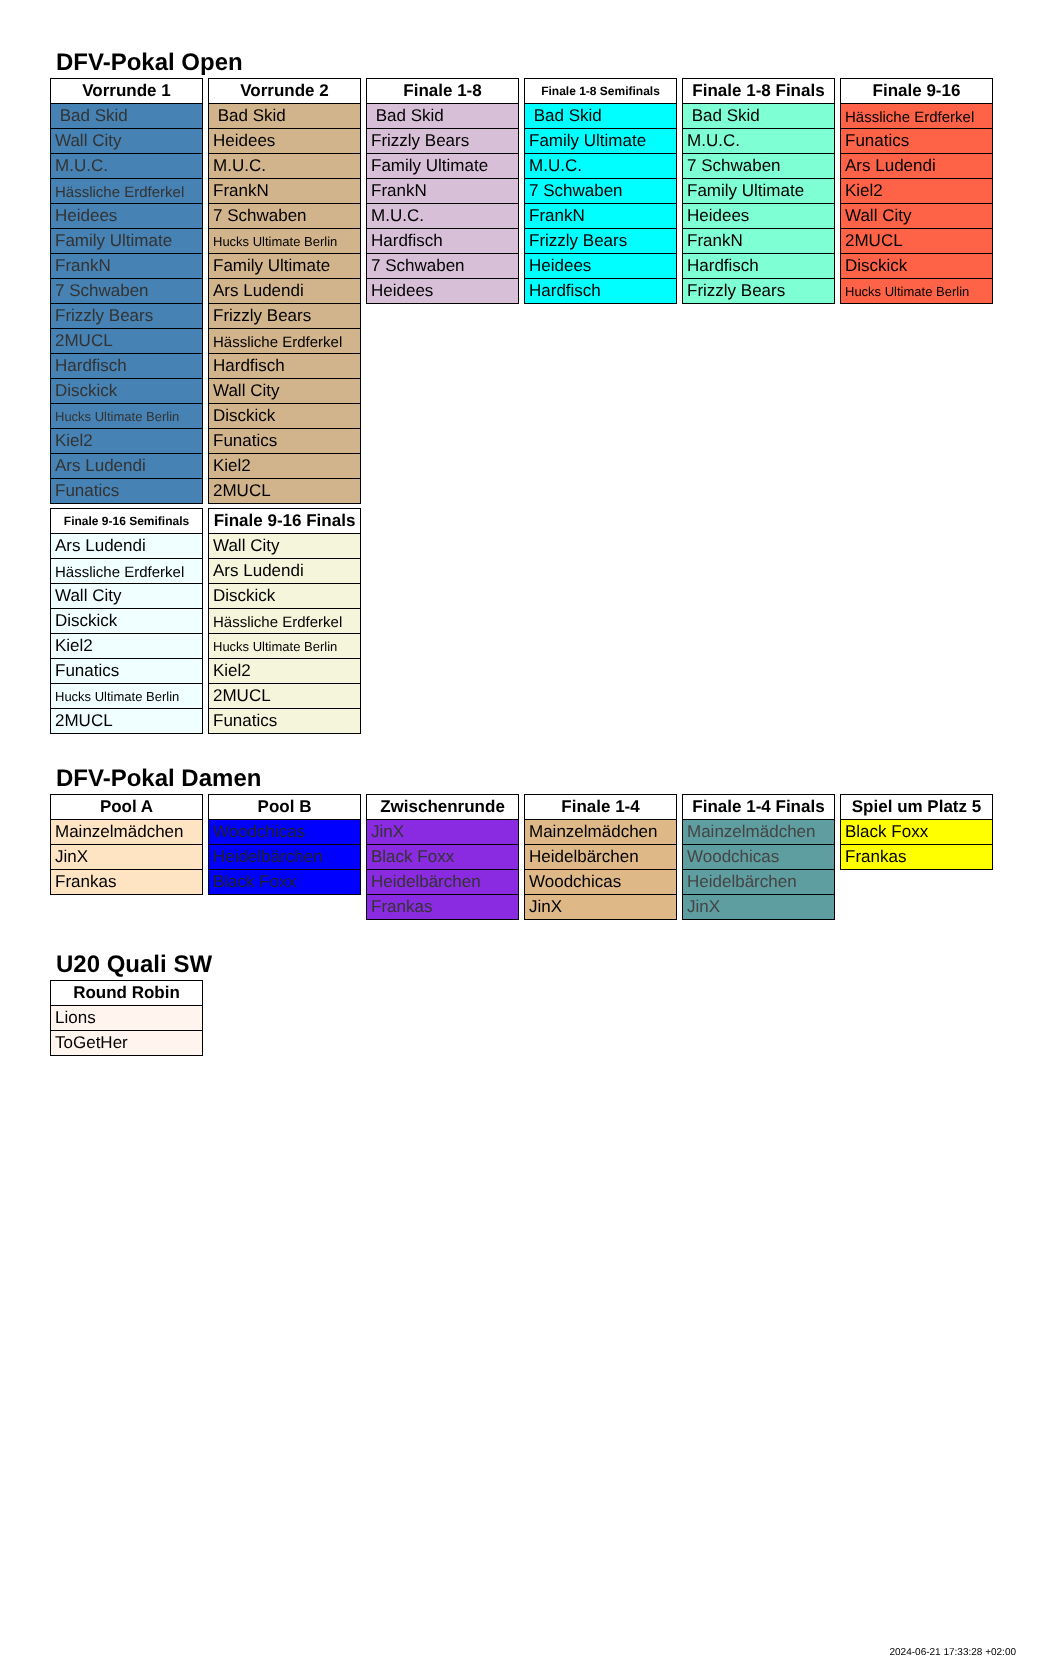DFV-Pokal Open
| Vorrunde 1 |
| --- |
| Bad Skid |
| Wall City |
| M.U.C. |
| Hässliche Erdferkel |
| Heidees |
| Family Ultimate |
| FrankN |
| 7 Schwaben |
| Frizzly Bears |
| 2MUCL |
| Hardfisch |
| Disckick |
| Hucks Ultimate Berlin |
| Kiel2 |
| Ars Ludendi |
| Funatics |
| Vorrunde 2 |
| --- |
| Bad Skid |
| Heidees |
| M.U.C. |
| FrankN |
| 7 Schwaben |
| Hucks Ultimate Berlin |
| Family Ultimate |
| Ars Ludendi |
| Frizzly Bears |
| Hässliche Erdferkel |
| Hardfisch |
| Wall City |
| Disckick |
| Funatics |
| Kiel2 |
| 2MUCL |
| Finale 1-8 |
| --- |
| Bad Skid |
| Frizzly Bears |
| Family Ultimate |
| FrankN |
| M.U.C. |
| Hardfisch |
| 7 Schwaben |
| Heidees |
| Finale 1-8 Semifinals |
| --- |
| Bad Skid |
| Family Ultimate |
| M.U.C. |
| 7 Schwaben |
| FrankN |
| Frizzly Bears |
| Heidees |
| Hardfisch |
| Finale 1-8 Finals |
| --- |
| Bad Skid |
| M.U.C. |
| 7 Schwaben |
| Family Ultimate |
| Heidees |
| FrankN |
| Hardfisch |
| Frizzly Bears |
| Finale 9-16 |
| --- |
| Hässliche Erdferkel |
| Funatics |
| Ars Ludendi |
| Kiel2 |
| Wall City |
| 2MUCL |
| Disckick |
| Hucks Ultimate Berlin |
| Finale 9-16 Semifinals |
| --- |
| Ars Ludendi |
| Hässliche Erdferkel |
| Wall City |
| Disckick |
| Kiel2 |
| Funatics |
| Hucks Ultimate Berlin |
| 2MUCL |
| Finale 9-16 Finals |
| --- |
| Wall City |
| Ars Ludendi |
| Disckick |
| Hässliche Erdferkel |
| Hucks Ultimate Berlin |
| Kiel2 |
| 2MUCL |
| Funatics |
DFV-Pokal Damen
| Pool A |
| --- |
| Mainzelmädchen |
| JinX |
| Frankas |
| Pool B |
| --- |
| Woodchicas |
| Heidelbärchen |
| Black Foxx |
| Zwischenrunde |
| --- |
| JinX |
| Black Foxx |
| Heidelbärchen |
| Frankas |
| Finale 1-4 |
| --- |
| Mainzelmädchen |
| Heidelbärchen |
| Woodchicas |
| JinX |
| Finale 1-4 Finals |
| --- |
| Mainzelmädchen |
| Woodchicas |
| Heidelbärchen |
| JinX |
| Spiel um Platz 5 |
| --- |
| Black Foxx |
| Frankas |
U20 Quali SW
| Round Robin |
| --- |
| Lions |
| ToGetHer |
2024-06-21 17:33:28 +02:00